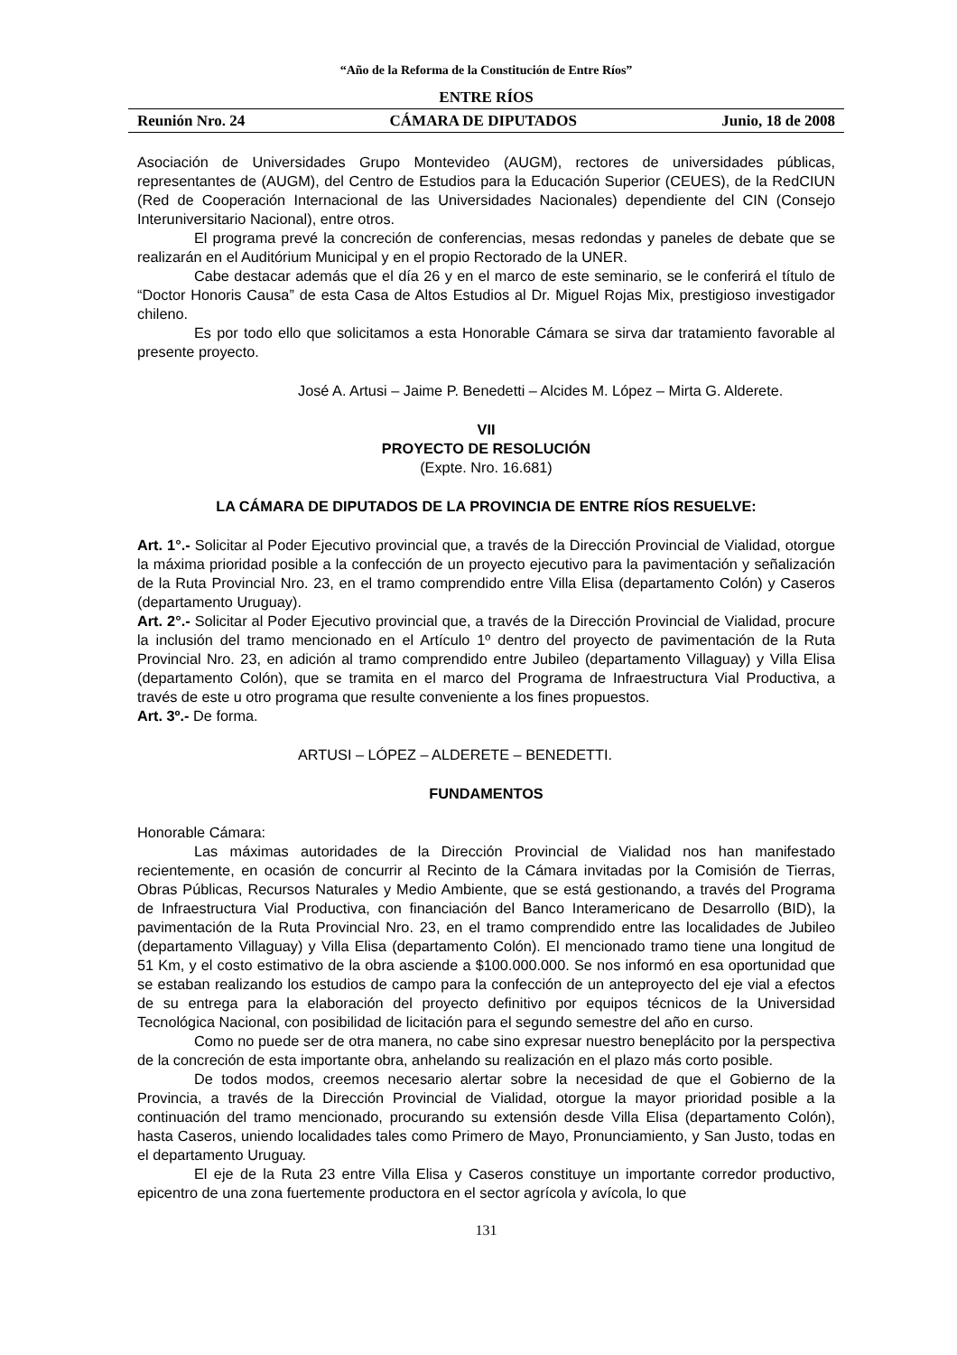“Año de la Reforma de la Constitución de Entre Ríos”
ENTRE RÍOS
Reunión Nro. 24 CÁMARA DE DIPUTADOS Junio, 18 de 2008
Asociación de Universidades Grupo Montevideo (AUGM), rectores de universidades públicas, representantes de (AUGM), del Centro de Estudios para la Educación Superior (CEUES), de la RedCIUN (Red de Cooperación Internacional de las Universidades Nacionales) dependiente del CIN (Consejo Interuniversitario Nacional), entre otros.
El programa prevé la concreción de conferencias, mesas redondas y paneles de debate que se realizarán en el Auditórium Municipal y en el propio Rectorado de la UNER.
Cabe destacar además que el día 26 y en el marco de este seminario, se le conferirá el título de “Doctor Honoris Causa” de esta Casa de Altos Estudios al Dr. Miguel Rojas Mix, prestigioso investigador chileno.
Es por todo ello que solicitamos a esta Honorable Cámara se sirva dar tratamiento favorable al presente proyecto.
José A. Artusi – Jaime P. Benedetti – Alcides M. López – Mirta G. Alderete.
VII
PROYECTO DE RESOLUCIÓN
(Expte. Nro. 16.681)
LA CÁMARA DE DIPUTADOS DE LA PROVINCIA DE ENTRE RÍOS RESUELVE:
Art. 1°.- Solicitar al Poder Ejecutivo provincial que, a través de la Dirección Provincial de Vialidad, otorgue la máxima prioridad posible a la confección de un proyecto ejecutivo para la pavimentación y señalización de la Ruta Provincial Nro. 23, en el tramo comprendido entre Villa Elisa (departamento Colón) y Caseros (departamento Uruguay).
Art. 2°.- Solicitar al Poder Ejecutivo provincial que, a través de la Dirección Provincial de Vialidad, procure la inclusión del tramo mencionado en el Artículo 1º dentro del proyecto de pavimentación de la Ruta Provincial Nro. 23, en adición al tramo comprendido entre Jubileo (departamento Villaguay) y Villa Elisa (departamento Colón), que se tramita en el marco del Programa de Infraestructura Vial Productiva, a través de este u otro programa que resulte conveniente a los fines propuestos.
Art. 3º.- De forma.
ARTUSI – LÓPEZ – ALDERETE – BENEDETTI.
FUNDAMENTOS
Honorable Cámara:
Las máximas autoridades de la Dirección Provincial de Vialidad nos han manifestado recientemente, en ocasión de concurrir al Recinto de la Cámara invitadas por la Comisión de Tierras, Obras Públicas, Recursos Naturales y Medio Ambiente, que se está gestionando, a través del Programa de Infraestructura Vial Productiva, con financiación del Banco Interamericano de Desarrollo (BID), la pavimentación de la Ruta Provincial Nro. 23, en el tramo comprendido entre las localidades de Jubileo (departamento Villaguay) y Villa Elisa (departamento Colón). El mencionado tramo tiene una longitud de 51 Km, y el costo estimativo de la obra asciende a $100.000.000. Se nos informó en esa oportunidad que se estaban realizando los estudios de campo para la confección de un anteproyecto del eje vial a efectos de su entrega para la elaboración del proyecto definitivo por equipos técnicos de la Universidad Tecnológica Nacional, con posibilidad de licitación para el segundo semestre del año en curso.
Como no puede ser de otra manera, no cabe sino expresar nuestro beneplácito por la perspectiva de la concreción de esta importante obra, anhelando su realización en el plazo más corto posible.
De todos modos, creemos necesario alertar sobre la necesidad de que el Gobierno de la Provincia, a través de la Dirección Provincial de Vialidad, otorgue la mayor prioridad posible a la continuación del tramo mencionado, procurando su extensión desde Villa Elisa (departamento Colón), hasta Caseros, uniendo localidades tales como Primero de Mayo, Pronunciamiento, y San Justo, todas en el departamento Uruguay.
El eje de la Ruta 23 entre Villa Elisa y Caseros constituye un importante corredor productivo, epicentro de una zona fuertemente productora en el sector agrícola y avícola, lo que
131